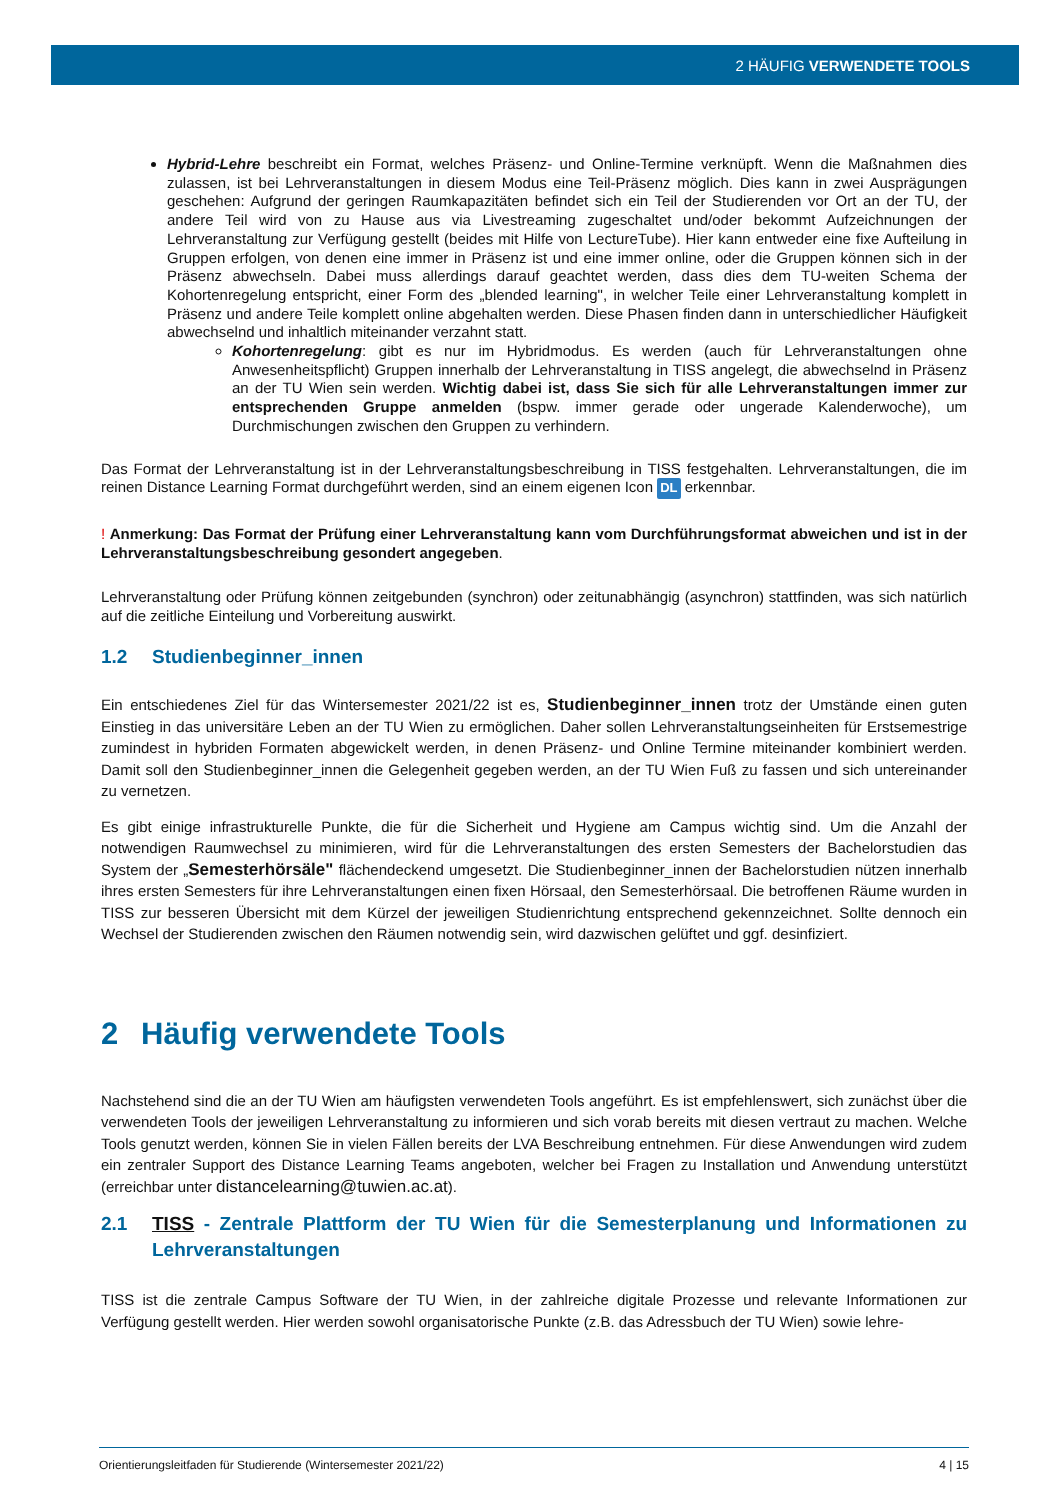2 HÄUFIG VERWENDETE TOOLS
Hybrid-Lehre beschreibt ein Format, welches Präsenz- und Online-Termine verknüpft. Wenn die Maßnahmen dies zulassen, ist bei Lehrveranstaltungen in diesem Modus eine Teil-Präsenz möglich. Dies kann in zwei Ausprägungen geschehen: Aufgrund der geringen Raumkapazitäten befindet sich ein Teil der Studierenden vor Ort an der TU, der andere Teil wird von zu Hause aus via Livestreaming zugeschaltet und/oder bekommt Aufzeichnungen der Lehrveranstaltung zur Verfügung gestellt (beides mit Hilfe von LectureTube). Hier kann entweder eine fixe Aufteilung in Gruppen erfolgen, von denen eine immer in Präsenz ist und eine immer online, oder die Gruppen können sich in der Präsenz abwechseln. Dabei muss allerdings darauf geachtet werden, dass dies dem TU-weiten Schema der Kohortenregelung entspricht, einer Form des „blended learning", in welcher Teile einer Lehrveranstaltung komplett in Präsenz und andere Teile komplett online abgehalten werden. Diese Phasen finden dann in unterschiedlicher Häufigkeit abwechselnd und inhaltlich miteinander verzahnt statt.
Kohortenregelung: gibt es nur im Hybridmodus. Es werden (auch für Lehrveranstaltungen ohne Anwesenheitspflicht) Gruppen innerhalb der Lehrveranstaltung in TISS angelegt, die abwechselnd in Präsenz an der TU Wien sein werden. Wichtig dabei ist, dass Sie sich für alle Lehrveranstaltungen immer zur entsprechenden Gruppe anmelden (bspw. immer gerade oder ungerade Kalenderwoche), um Durchmischungen zwischen den Gruppen zu verhindern.
Das Format der Lehrveranstaltung ist in der Lehrveranstaltungsbeschreibung in TISS festgehalten. Lehrveranstaltungen, die im reinen Distance Learning Format durchgeführt werden, sind an einem eigenen Icon DL erkennbar.
! Anmerkung: Das Format der Prüfung einer Lehrveranstaltung kann vom Durchführungsformat abweichen und ist in der Lehrveranstaltungsbeschreibung gesondert angegeben.
Lehrveranstaltung oder Prüfung können zeitgebunden (synchron) oder zeitunabhängig (asynchron) stattfinden, was sich natürlich auf die zeitliche Einteilung und Vorbereitung auswirkt.
1.2 Studienbeginner_innen
Ein entschiedenes Ziel für das Wintersemester 2021/22 ist es, Studienbeginner_innen trotz der Umstände einen guten Einstieg in das universitäre Leben an der TU Wien zu ermöglichen. Daher sollen Lehrveranstaltungseinheiten für Erstsemestrige zumindest in hybriden Formaten abgewickelt werden, in denen Präsenz- und Online Termine miteinander kombiniert werden. Damit soll den Studienbeginner_innen die Gelegenheit gegeben werden, an der TU Wien Fuß zu fassen und sich untereinander zu vernetzen.
Es gibt einige infrastrukturelle Punkte, die für die Sicherheit und Hygiene am Campus wichtig sind. Um die Anzahl der notwendigen Raumwechsel zu minimieren, wird für die Lehrveranstaltungen des ersten Semesters der Bachelorstudien das System der „Semesterhörsäle" flächendeckend umgesetzt. Die Studienbeginner_innen der Bachelorstudien nützen innerhalb ihres ersten Semesters für ihre Lehrveranstaltungen einen fixen Hörsaal, den Semesterhörsaal. Die betroffenen Räume wurden in TISS zur besseren Übersicht mit dem Kürzel der jeweiligen Studienrichtung entsprechend gekennzeichnet. Sollte dennoch ein Wechsel der Studierenden zwischen den Räumen notwendig sein, wird dazwischen gelüftet und ggf. desinfiziert.
2 Häufig verwendete Tools
Nachstehend sind die an der TU Wien am häufigsten verwendeten Tools angeführt. Es ist empfehlenswert, sich zunächst über die verwendeten Tools der jeweiligen Lehrveranstaltung zu informieren und sich vorab bereits mit diesen vertraut zu machen. Welche Tools genutzt werden, können Sie in vielen Fällen bereits der LVA Beschreibung entnehmen. Für diese Anwendungen wird zudem ein zentraler Support des Distance Learning Teams angeboten, welcher bei Fragen zu Installation und Anwendung unterstützt (erreichbar unter distancelearning@tuwien.ac.at).
2.1 TISS - Zentrale Plattform der TU Wien für die Semesterplanung und Informationen zu Lehrveranstaltungen
TISS ist die zentrale Campus Software der TU Wien, in der zahlreiche digitale Prozesse und relevante Informationen zur Verfügung gestellt werden. Hier werden sowohl organisatorische Punkte (z.B. das Adressbuch der TU Wien) sowie lehre-
Orientierungsleitfaden für Studierende (Wintersemester 2021/22) 4 | 15